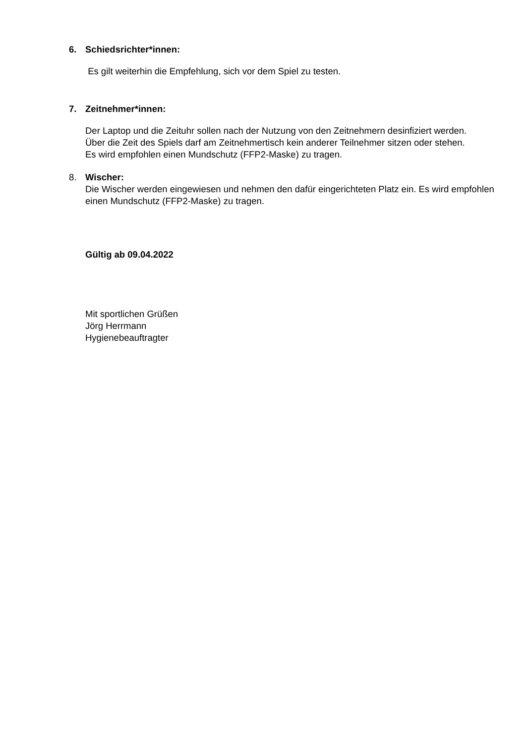6. Schiedsrichter*innen:
Es gilt weiterhin die Empfehlung, sich vor dem Spiel zu testen.
7. Zeitnehmer*innen:
Der Laptop und die Zeituhr sollen nach der Nutzung von den Zeitnehmern desinfiziert werden.
Über die Zeit des Spiels darf am Zeitnehmertisch kein anderer Teilnehmer sitzen oder stehen.
Es wird empfohlen einen Mundschutz (FFP2-Maske) zu tragen.
8. Wischer:
Die Wischer werden eingewiesen und nehmen den dafür eingerichteten Platz ein. Es wird empfohlen einen Mundschutz (FFP2-Maske) zu tragen.
Gültig ab 09.04.2022
Mit sportlichen Grüßen
Jörg Herrmann
Hygienebeauftragter